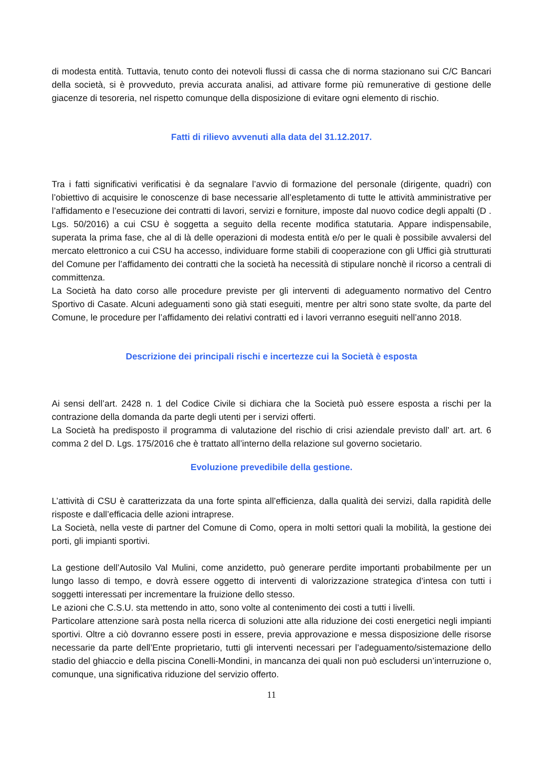di modesta entità. Tuttavia, tenuto conto dei notevoli flussi di cassa che di norma stazionano sui C/C Bancari della società, si è provveduto, previa accurata analisi, ad attivare forme più remunerative di gestione delle giacenze di tesoreria, nel rispetto comunque della disposizione di evitare ogni elemento di rischio.
Fatti di rilievo avvenuti alla data del 31.12.2017.
Tra i fatti significativi verificatisi è da segnalare l’avvio di formazione del personale (dirigente, quadri) con l’obiettivo di acquisire le conoscenze di base necessarie all’espletamento di tutte le attività amministrative per l’affidamento e l’esecuzione dei contratti di lavori, servizi e forniture, imposte dal nuovo codice degli appalti (D . Lgs. 50/2016) a cui CSU è soggetta a seguito della recente modifica statutaria. Appare indispensabile, superata la prima fase, che al di là delle operazioni di modesta entità e/o per le quali è possibile avvalersi del mercato elettronico a cui CSU ha accesso, individuare forme stabili di cooperazione con gli Uffici già strutturati del Comune per l’affidamento dei contratti che la società ha necessità di stipulare nonchè il ricorso a centrali di committenza.
La Società ha dato corso alle procedure previste per gli interventi di adeguamento normativo del Centro Sportivo di Casate. Alcuni adeguamenti sono già stati eseguiti, mentre per altri sono state svolte, da parte del Comune, le procedure per l’affidamento dei relativi contratti ed i lavori verranno eseguiti nell’anno 2018.
Descrizione dei principali rischi e incertezze cui la Società è esposta
Ai sensi dell’art. 2428 n. 1 del Codice Civile si dichiara che la Società può essere esposta a rischi per la contrazione della domanda da parte degli utenti per i servizi offerti.
La Società ha predisposto il programma di valutazione del rischio di crisi aziendale previsto dall’ art. art. 6 comma 2 del D. Lgs. 175/2016 che è trattato all’interno della relazione sul governo societario.
Evoluzione prevedibile della gestione.
L’attività di CSU è caratterizzata da una forte spinta all’efficienza, dalla qualità dei servizi, dalla rapidità delle risposte e dall’efficacia delle azioni intraprese.
La Società, nella veste di partner del Comune di Como, opera in molti settori quali la mobilità, la gestione dei porti, gli impianti sportivi.
La gestione dell’Autosilo Val Mulini, come anzidetto, può generare perdite importanti probabilmente per un lungo lasso di tempo, e dovrà essere oggetto di interventi di valorizzazione strategica d’intesa con tutti i soggetti interessati per incrementare la fruizione dello stesso.
Le azioni che C.S.U. sta mettendo in atto, sono volte al contenimento dei costi a tutti i livelli.
Particolare attenzione sarà posta nella ricerca di soluzioni atte alla riduzione dei costi energetici negli impianti sportivi. Oltre a ciò dovranno essere posti in essere, previa approvazione e messa disposizione delle risorse necessarie da parte dell’Ente proprietario, tutti gli interventi necessari per l’adeguamento/sistemazione dello stadio del ghiaccio e della piscina Conelli-Mondini, in mancanza dei quali non può escludersi un’interruzione o, comunque, una significativa riduzione del servizio offerto.
11